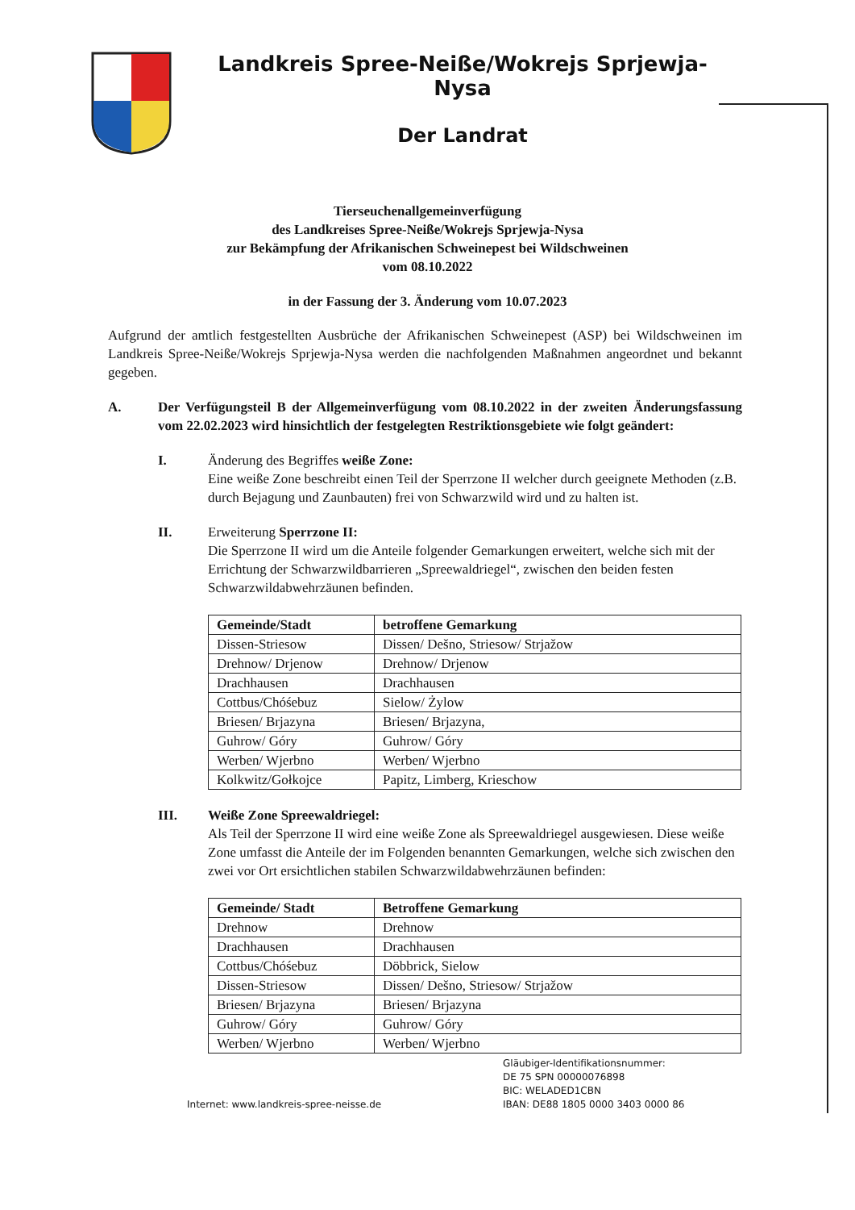Landkreis Spree-Neiße/Wokrejs Sprjewja-Nysa
Der Landrat
Tierseuchenallgemeinverfügung
des Landkreises Spree-Neiße/Wokrejs Sprjewja-Nysa
zur Bekämpfung der Afrikanischen Schweinepest bei Wildschweinen
vom 08.10.2022
in der Fassung der 3. Änderung vom 10.07.2023
Aufgrund der amtlich festgestellten Ausbrüche der Afrikanischen Schweinepest (ASP) bei Wildschweinen im Landkreis Spree-Neiße/Wokrejs Sprjewja-Nysa werden die nachfolgenden Maßnahmen angeordnet und bekannt gegeben.
A. Der Verfügungsteil B der Allgemeinverfügung vom 08.10.2022 in der zweiten Änderungsfassung vom 22.02.2023 wird hinsichtlich der festgelegten Restriktionsgebiete wie folgt geändert:
I. Änderung des Begriffes weiße Zone:
Eine weiße Zone beschreibt einen Teil der Sperrzone II welcher durch geeignete Methoden (z.B. durch Bejagung und Zaunbauten) frei von Schwarzwild wird und zu halten ist.
II. Erweiterung Sperrzone II:
Die Sperrzone II wird um die Anteile folgender Gemarkungen erweitert, welche sich mit der Errichtung der Schwarzwildbarrieren „Spreewaldriegel“, zwischen den beiden festen Schwarzwildabwehrzäunen befinden.
| Gemeinde/Stadt | betroffene Gemarkung |
| --- | --- |
| Dissen-Striesow | Dissen/ Dešno, Striesow/ Strjažow |
| Drehnow/ Drjenow | Drehnow/ Drjenow |
| Drachhausen | Drachhausen |
| Cottbus/Chóśebuz | Sielow/ Żylow |
| Briesen/ Brjazyna | Briesen/ Brjazyna, |
| Guhrow/ Góry | Guhrow/ Góry |
| Werben/ Wjerbno | Werben/ Wjerbno |
| Kolkwitz/Gołkojce | Papitz, Limberg, Krieschow |
III. Weiße Zone Spreewaldriegel:
Als Teil der Sperrzone II wird eine weiße Zone als Spreewaldriegel ausgewiesen. Diese weiße Zone umfasst die Anteile der im Folgenden benannten Gemarkungen, welche sich zwischen den zwei vor Ort ersichtlichen stabilen Schwarzwildabwehrzäunen befinden:
| Gemeinde/ Stadt | Betroffene Gemarkung |
| --- | --- |
| Drehnow | Drehnow |
| Drachhausen | Drachhausen |
| Cottbus/Chóśebuz | Döbbrick, Sielow |
| Dissen-Striesow | Dissen/ Dešno, Striesow/ Strjažow |
| Briesen/ Brjazyna | Briesen/ Brjazyna |
| Guhrow/ Góry | Guhrow/ Góry |
| Werben/ Wjerbno | Werben/ Wjerbno |
Internet: www.landkreis-spree-neisse.de
Gläubiger-Identifikationsnummer:
DE 75 SPN 00000076898
BIC: WELADED1CBN
IBAN: DE88 1805 0000 3403 0000 86